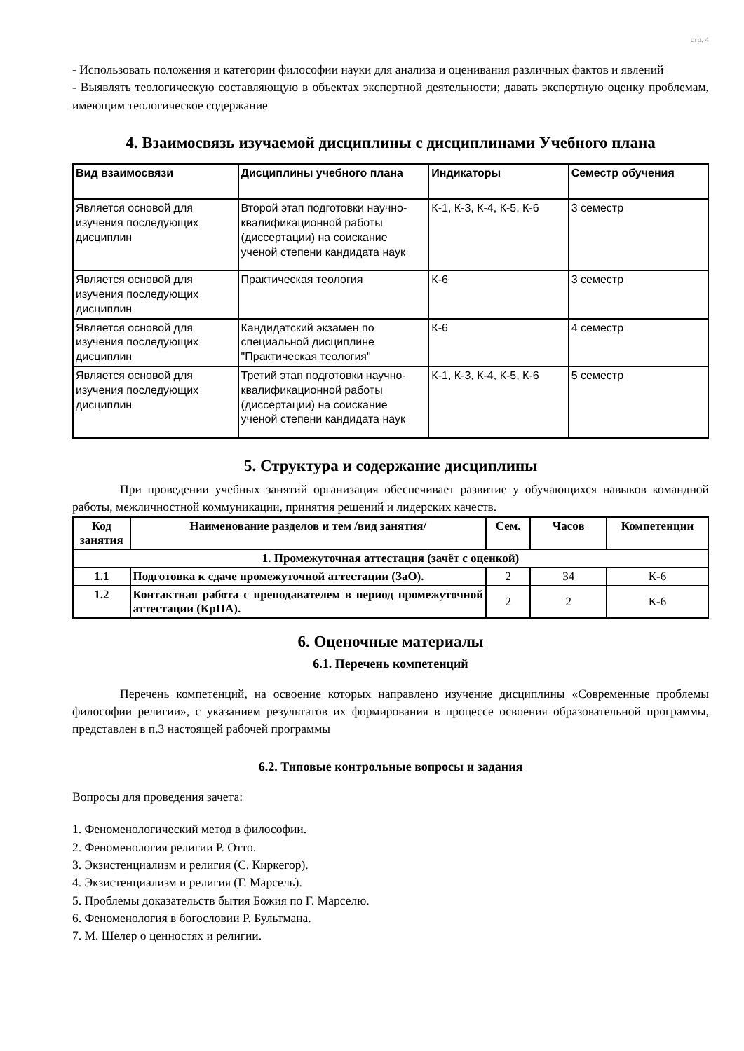стр. 4
- Использовать положения и категории философии науки для анализа и оценивания различных фактов и явлений
- Выявлять теологическую составляющую в объектах экспертной деятельности; давать экспертную оценку проблемам, имеющим теологическое содержание
4. Взаимосвязь изучаемой дисциплины с дисциплинами Учебного плана
| Вид взаимосвязи | Дисциплины учебного плана | Индикаторы | Семестр обучения |
| --- | --- | --- | --- |
| Является основой для изучения последующих дисциплин | Второй этап подготовки научно-квалификационной работы (диссертации) на соискание ученой степени кандидата наук | К-1, К-3, К-4, К-5, К-6 | 3 семестр |
| Является основой для изучения последующих дисциплин | Практическая теология | К-6 | 3 семестр |
| Является основой для изучения последующих дисциплин | Кандидатский экзамен по специальной дисциплине "Практическая теология" | К-6 | 4 семестр |
| Является основой для изучения последующих дисциплин | Третий этап подготовки научно-квалификационной работы (диссертации) на соискание ученой степени кандидата наук | К-1, К-3, К-4, К-5, К-6 | 5 семестр |
5. Структура и содержание дисциплины
При проведении учебных занятий организация обеспечивает развитие у обучающихся навыков командной работы, межличностной коммуникации, принятия решений и лидерских качеств.
| Код занятия | Наименование разделов и тем /вид занятия/ | Сем. | Часов | Компетенции |
| --- | --- | --- | --- | --- |
| 1. Промежуточная аттестация (зачёт с оценкой) | | | | |
| 1.1 | Подготовка к сдаче промежуточной аттестации (ЗаО). | 2 | 34 | К-6 |
| 1.2 | Контактная работа с преподавателем в период промежуточной аттестации (КрПА). | 2 | 2 | К-6 |
6. Оценочные материалы
6.1. Перечень компетенций
Перечень компетенций, на освоение которых направлено изучение дисциплины «Современные проблемы философии религии», с указанием результатов их формирования в процессе освоения образовательной программы, представлен в п.3 настоящей рабочей программы
6.2. Типовые контрольные вопросы и задания
Вопросы для проведения зачета:
1. Феноменологический метод в философии.
2. Феноменология религии Р. Отто.
3. Экзистенциализм и религия (С. Киркегор).
4. Экзистенциализм и религия (Г. Марсель).
5. Проблемы доказательств бытия Божия по Г. Марселю.
6. Феноменология в богословии Р. Бультмана.
7. М. Шелер о ценностях и религии.